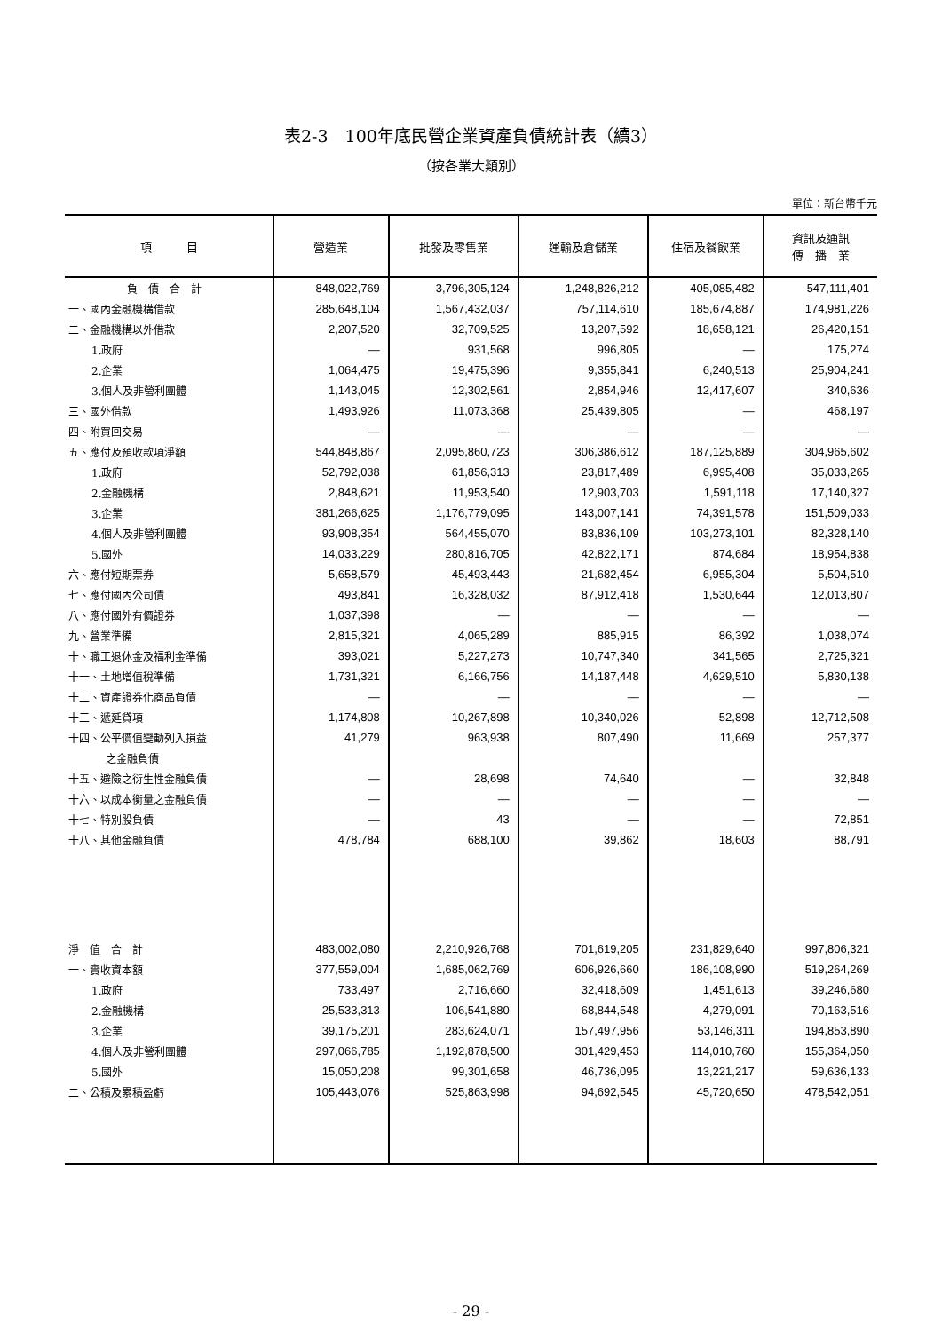表2-3　100年底民營企業資產負債統計表（續3）
（按各業大類別）
單位：新台幣千元
| 項 目 | 營造業 | 批發及零售業 | 運輸及倉儲業 | 住宿及餐飲業 | 資訊及通訊 傳 播 業 |
| --- | --- | --- | --- | --- | --- |
| 負 債 合 計 | 848,022,769 | 3,796,305,124 | 1,248,826,212 | 405,085,482 | 547,111,401 |
| 一、國內金融機構借款 | 285,648,104 | 1,567,432,037 | 757,114,610 | 185,674,887 | 174,981,226 |
| 二、金融機構以外借款 | 2,207,520 | 32,709,525 | 13,207,592 | 18,658,121 | 26,420,151 |
| 1.政府 | — | 931,568 | 996,805 | — | 175,274 |
| 2.企業 | 1,064,475 | 19,475,396 | 9,355,841 | 6,240,513 | 25,904,241 |
| 3.個人及非營利團體 | 1,143,045 | 12,302,561 | 2,854,946 | 12,417,607 | 340,636 |
| 三、國外借款 | 1,493,926 | 11,073,368 | 25,439,805 | — | 468,197 |
| 四、附買回交易 | — | — | — | — | — |
| 五、應付及預收款項淨額 | 544,848,867 | 2,095,860,723 | 306,386,612 | 187,125,889 | 304,965,602 |
| 1.政府 | 52,792,038 | 61,856,313 | 23,817,489 | 6,995,408 | 35,033,265 |
| 2.金融機構 | 2,848,621 | 11,953,540 | 12,903,703 | 1,591,118 | 17,140,327 |
| 3.企業 | 381,266,625 | 1,176,779,095 | 143,007,141 | 74,391,578 | 151,509,033 |
| 4.個人及非營利團體 | 93,908,354 | 564,455,070 | 83,836,109 | 103,273,101 | 82,328,140 |
| 5.國外 | 14,033,229 | 280,816,705 | 42,822,171 | 874,684 | 18,954,838 |
| 六、應付短期票券 | 5,658,579 | 45,493,443 | 21,682,454 | 6,955,304 | 5,504,510 |
| 七、應付國內公司債 | 493,841 | 16,328,032 | 87,912,418 | 1,530,644 | 12,013,807 |
| 八、應付國外有價證券 | 1,037,398 | — | — | — | — |
| 九、營業準備 | 2,815,321 | 4,065,289 | 885,915 | 86,392 | 1,038,074 |
| 十、職工退休金及福利金準備 | 393,021 | 5,227,273 | 10,747,340 | 341,565 | 2,725,321 |
| 十一、土地增值稅準備 | 1,731,321 | 6,166,756 | 14,187,448 | 4,629,510 | 5,830,138 |
| 十二、資產證券化商品負債 | — | — | — | — | — |
| 十三、遞延貸項 | 1,174,808 | 10,267,898 | 10,340,026 | 52,898 | 12,712,508 |
| 十四、公平價值變動列入損益 | 41,279 | 963,938 | 807,490 | 11,669 | 257,377 |
| 之金融負債 | | | | | |
| 十五、避險之衍生性金融負債 | — | 28,698 | 74,640 | — | 32,848 |
| 十六、以成本衡量之金融負債 | — | — | — | — | — |
| 十七、特別股負債 | — | 43 | — | — | 72,851 |
| 十八、其他金融負債 | 478,784 | 688,100 | 39,862 | 18,603 | 88,791 |
| 淨 值 合 計 | 483,002,080 | 2,210,926,768 | 701,619,205 | 231,829,640 | 997,806,321 |
| 一、實收資本額 | 377,559,004 | 1,685,062,769 | 606,926,660 | 186,108,990 | 519,264,269 |
| 1.政府 | 733,497 | 2,716,660 | 32,418,609 | 1,451,613 | 39,246,680 |
| 2.金融機構 | 25,533,313 | 106,541,880 | 68,844,548 | 4,279,091 | 70,163,516 |
| 3.企業 | 39,175,201 | 283,624,071 | 157,497,956 | 53,146,311 | 194,853,890 |
| 4.個人及非營利團體 | 297,066,785 | 1,192,878,500 | 301,429,453 | 114,010,760 | 155,364,050 |
| 5.國外 | 15,050,208 | 99,301,658 | 46,736,095 | 13,221,217 | 59,636,133 |
| 二、公積及累積盈虧 | 105,443,076 | 525,863,998 | 94,692,545 | 45,720,650 | 478,542,051 |
- 29 -